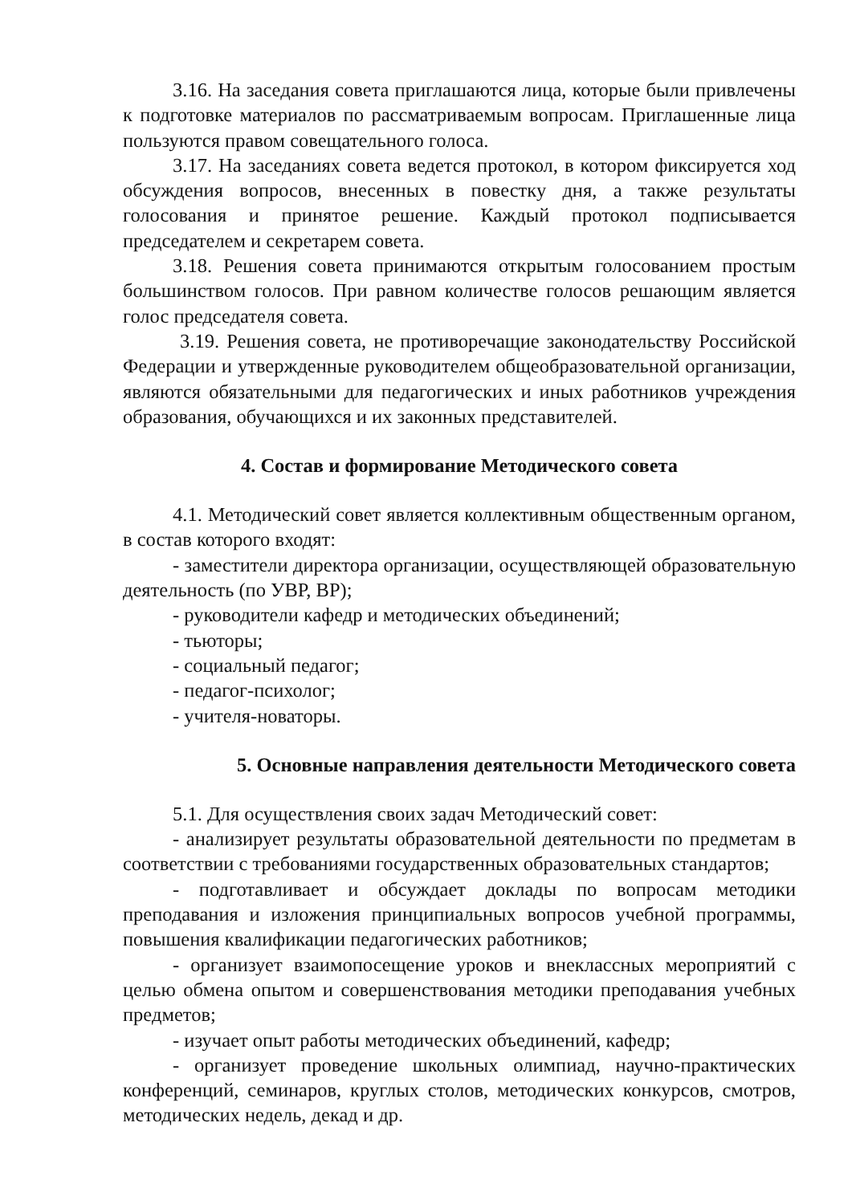3.16. На заседания совета приглашаются лица, которые были привлечены к подготовке материалов по рассматриваемым вопросам. Приглашенные лица пользуются правом совещательного голоса.
3.17. На заседаниях совета ведется протокол, в котором фиксируется ход обсуждения вопросов, внесенных в повестку дня, а также результаты голосования и принятое решение. Каждый протокол подписывается председателем и секретарем совета.
3.18. Решения совета принимаются открытым голосованием простым большинством голосов. При равном количестве голосов решающим является голос председателя совета.
3.19. Решения совета, не противоречащие законодательству Российской Федерации и утвержденные руководителем общеобразовательной организации, являются обязательными для педагогических и иных работников учреждения образования, обучающихся и их законных представителей.
4. Состав и формирование Методического совета
4.1. Методический совет является коллективным общественным органом, в состав которого входят:
- заместители директора организации, осуществляющей образовательную деятельность (по УВР, ВР);
- руководители кафедр и методических объединений;
- тьюторы;
- социальный педагог;
- педагог-психолог;
- учителя-новаторы.
5. Основные направления деятельности Методического совета
5.1. Для осуществления своих задач Методический совет:
- анализирует результаты образовательной деятельности по предметам в соответствии с требованиями государственных образовательных стандартов;
- подготавливает и обсуждает доклады по вопросам методики преподавания и изложения принципиальных вопросов учебной программы, повышения квалификации педагогических работников;
- организует взаимопосещение уроков и внеклассных мероприятий с целью обмена опытом и совершенствования методики преподавания учебных предметов;
- изучает опыт работы методических объединений, кафедр;
- организует проведение школьных олимпиад, научно-практических конференций, семинаров, круглых столов, методических конкурсов, смотров, методических недель, декад и др.